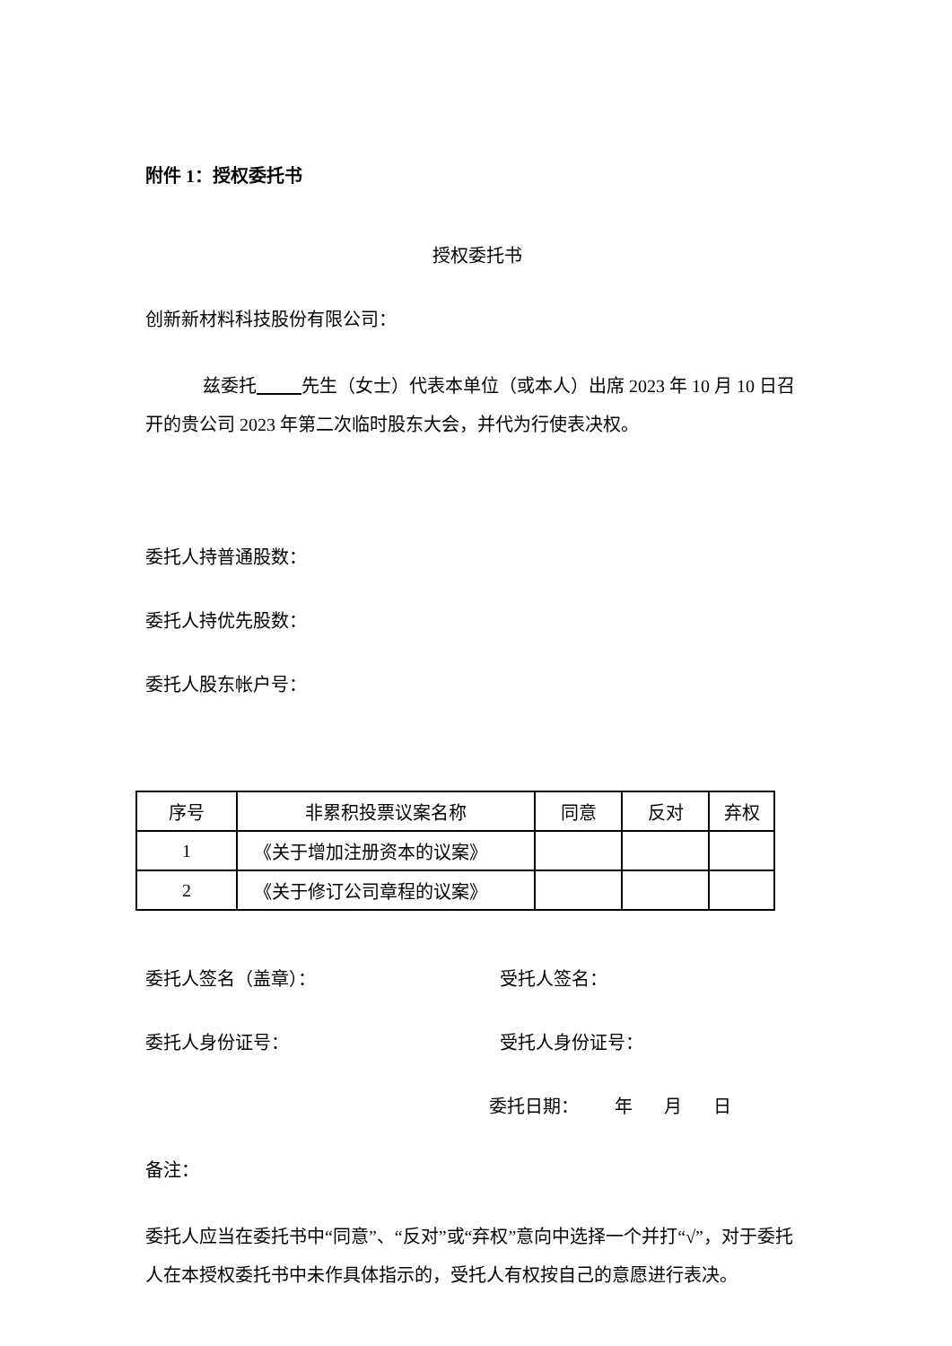附件 1：授权委托书
授权委托书
创新新材料科技股份有限公司：
兹委托 先生（女士）代表本单位（或本人）出席 2023 年 10 月 10 日召开的贵公司 2023 年第二次临时股东大会，并代为行使表决权。
委托人持普通股数：
委托人持优先股数：
委托人股东帐户号：
| 序号 | 非累积投票议案名称 | 同意 | 反对 | 弃权 |
| --- | --- | --- | --- | --- |
| 1 | 《关于增加注册资本的议案》 | | | |
| 2 | 《关于修订公司章程的议案》 | | | |
委托人签名（盖章）： 受托人签名：
委托人身份证号： 受托人身份证号：
委托日期： 年 月 日
备注：
委托人应当在委托书中“同意”、“反对”或“弃权”意向中选择一个并打“√”，对于委托人在本授权委托书中未作具体指示的，受托人有权按自己的意愿进行表决。